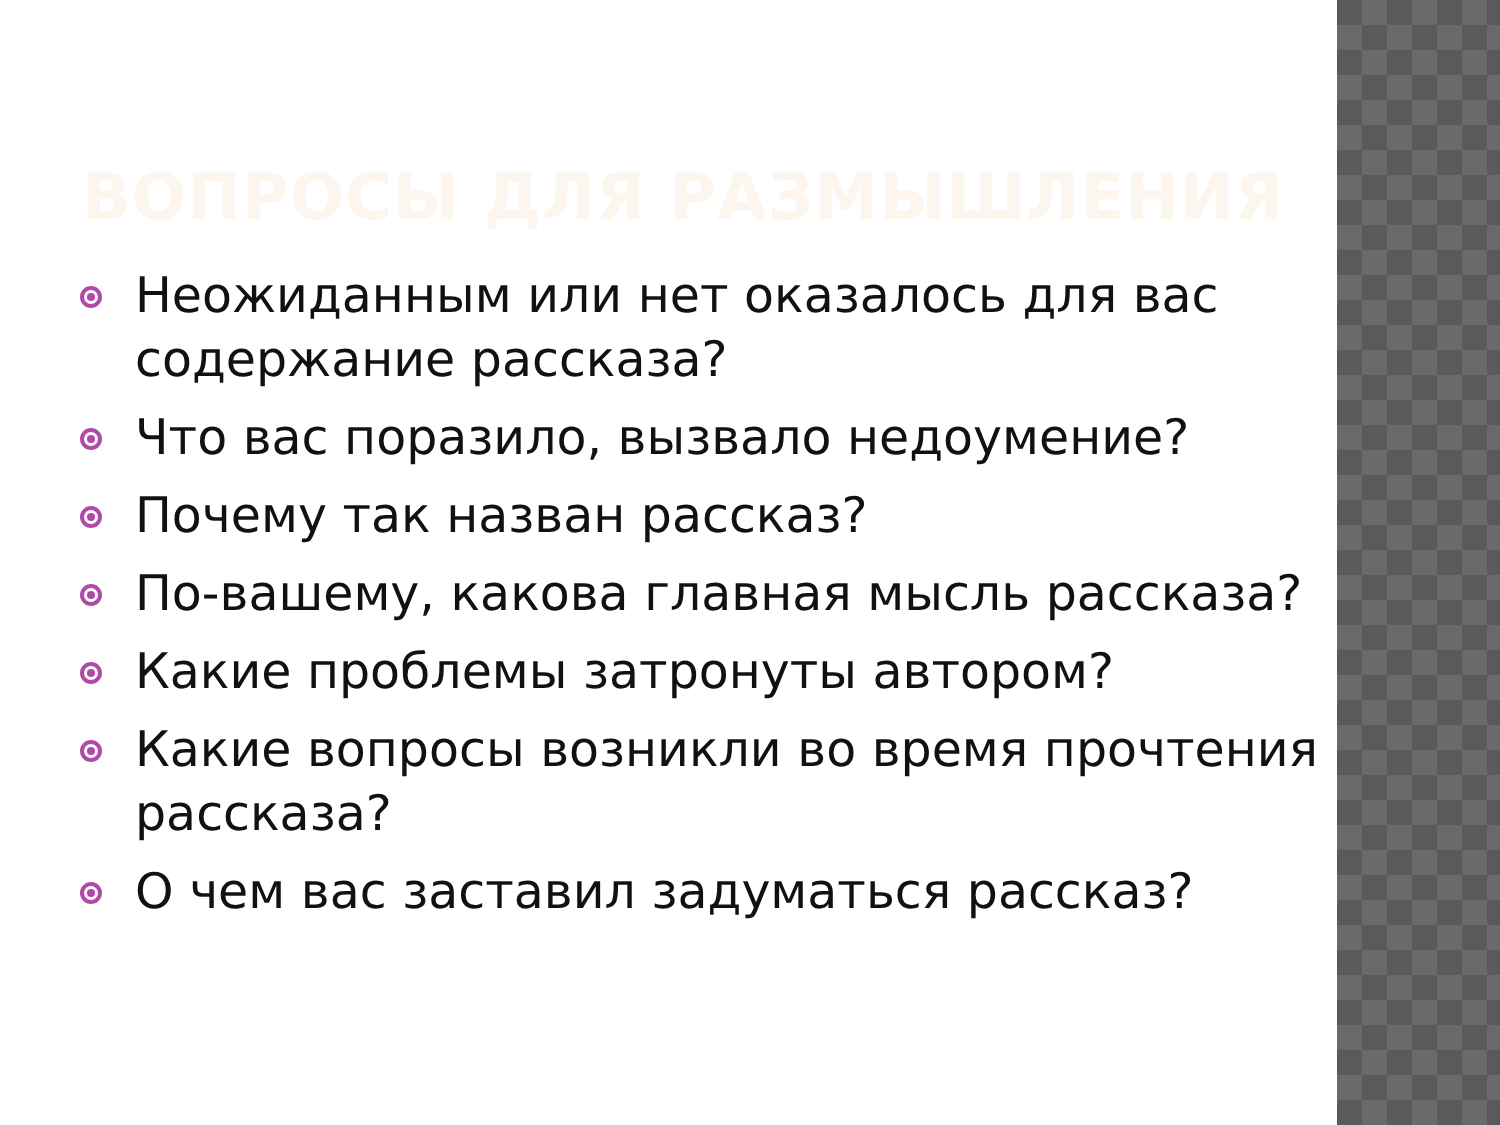ВОПРОСЫ ДЛЯ РАЗМЫШЛЕНИЯ
Неожиданным или нет оказалось для вас содержание рассказа?
Что вас поразило, вызвало недоумение?
Почему так назван рассказ?
По-вашему, какова главная мысль рассказа?
Какие проблемы затронуты автором?
Какие вопросы возникли во время прочтения рассказа?
О чем вас заставил задуматься рассказ?